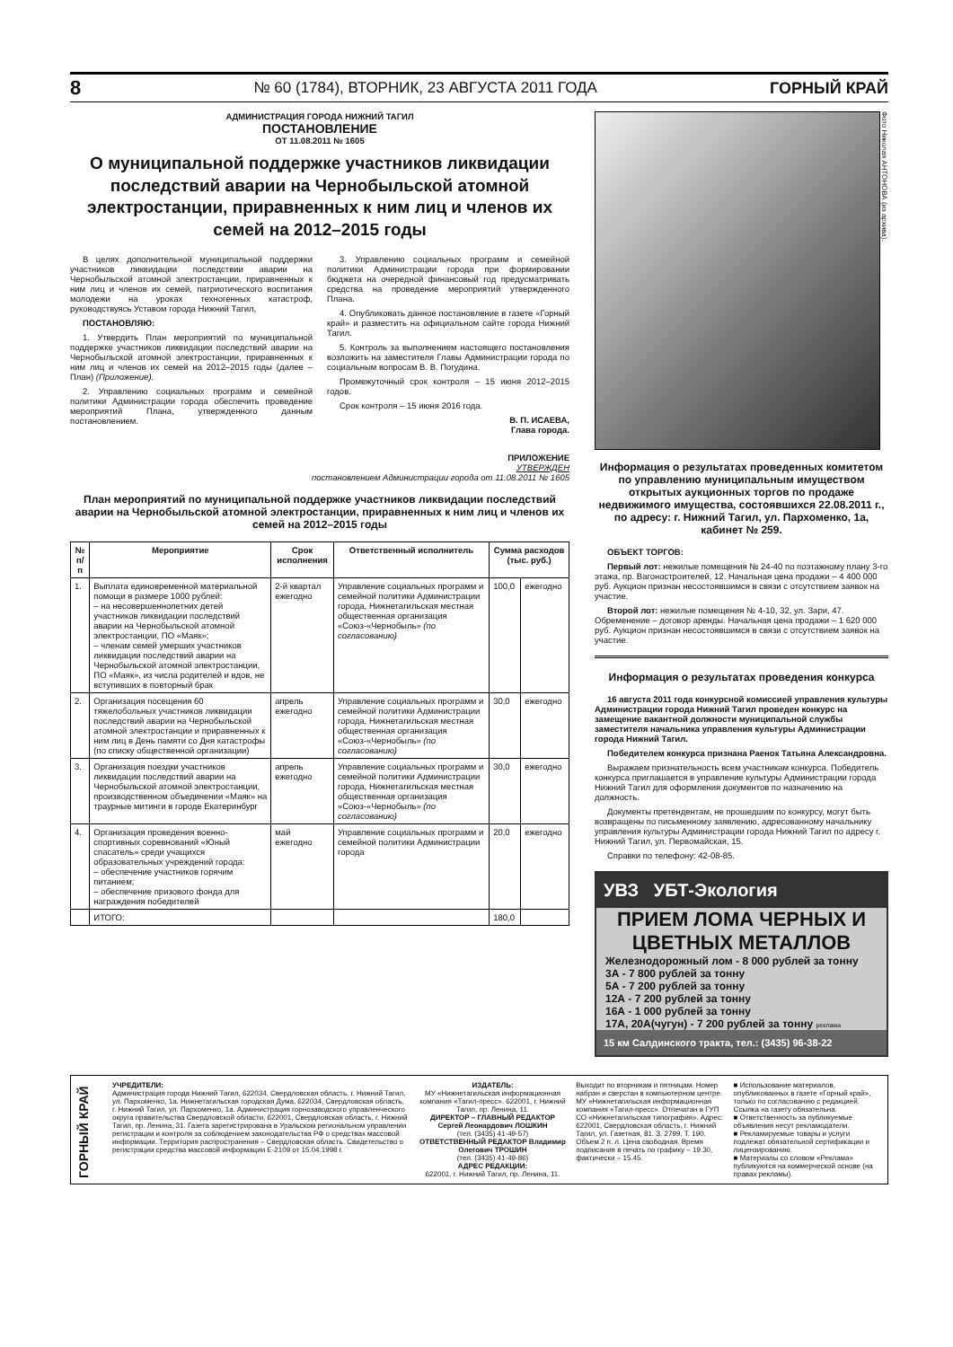8 № 60 (1784), ВТОРНИК, 23 АВГУСТА 2011 ГОДА ГОРНЫЙ КРАЙ
АДМИНИСТРАЦИЯ ГОРОДА НИЖНИЙ ТАГИЛ
ПОСТАНОВЛЕНИЕ
ОТ 11.08.2011 № 1605
О муниципальной поддержке участников ликвидации последствий аварии на Чернобыльской атомной электростанции, приравненных к ним лиц и членов их семей на 2012–2015 годы
В целях дополнительной муниципальной поддержки участников ликвидации последствии аварии на Чернобыльской атомной электростанции, приравненных к ним лиц и членов их семей, патриотического воспитания молодежи на уроках техногенных катастроф, руководствуясь Уставом города Нижний Тагил,
ПОСТАНОВЛЯЮ:
1. Утвердить План мероприятий по муниципальной поддержке участников ликвидации последствий аварии на Чернобыльской атомной электростанции, приравненных к ним лиц и членов их семей на 2012–2015 годы (далее – План) (Приложение).
2. Управлению социальных программ и семейной политики Администрации города обеспечить проведение мероприятий Плана, утвержденного данным постановлением.
3. Управлению социальных программ и семейной политики Администрации города при формировании бюджета на очередной финансовый год предусматривать средства на проведение мероприятий утвержденного Плана.
4. Опубликовать данное постановление в газете «Горный край» и разместить на официальном сайте города Нижний Тагил.
5. Контроль за выполнением настоящего постановления возложить на заместителя Главы Администрации города по социальным вопросам В. В. Погудина.
Промежуточный срок контроля – 15 июня 2012–2015 годов.
Срок контроля – 15 июня 2016 года.
В. П. ИСАЕВА,
Глава города.
ПРИЛОЖЕНИЕ
УТВЕРЖДЕН
постановлением Администрации города от 11.08.2011 № 1605
План мероприятий по муниципальной поддержке участников ликвидации последствий аварии на Чернобыльской атомной электростанции, приравненных к ним лиц и членов их семей на 2012–2015 годы
| № п/п | Мероприятие | Срок исполнения | Ответственный исполнитель | Сумма расходов (тыс. руб.) | |
| --- | --- | --- | --- | --- | --- |
| 1. | Выплата единовременной материальной помощи в размере 1000 рублей: – на несовершеннолетних детей участников ликвидации последствий аварии на Чернобыльской атомной электростанции, ПО «Маяк»; – членам семей умерших участников ликвидации последствий аварии на Чернобыльской атомной электростанции, ПО «Маяк», из числа родителей и вдов, не вступивших в повторный брак | 2-й квартал ежегодно | Управление социальных программ и семейной политики Администрации города, Нижнетагильская местная общественная организация «Союз-«Чернобыль» (по согласованию) | 100,0 | ежегодно |
| 2. | Организация посещения 60 тяжелобольных участников ликвидации последствий аварии на Чернобыльской атомной электростанции и приравненных к ним лиц в День памяти со Дня катастрофы (по списку общественной организации) | апрель ежегодно | Управление социальных программ и семейной политики Администрации города, Нижнетагильская местная общественная организация «Союз-«Чернобыль» (по согласованию) | 30,0 | ежегодно |
| 3. | Организация поездки участников ликвидации последствий аварии на Чернобыльской атомной электростанции, производственном объединении «Маяк» на траурные митинги в городе Екатеринбург | апрель ежегодно | Управление социальных программ и семейной политики Администрации города, Нижнетагильская местная общественная организация «Союз-«Чернобыль» (по согласованию) | 30,0 | ежегодно |
| 4. | Организация проведения военно-спортивных соревнований «Юный спасатель» среди учащихся образовательных учреждений города: – обеспечение участников горячим питанием; – обеспечение призового фонда для награждения победителей | май ежегодно | Управление социальных программ и семейной политики Администрации города | 20,0 | ежегодно |
| | ИТОГО: | | | 180,0 | |
Фото Николая АНТОНОВА (из архива).
Информация о результатах проведенных комитетом по управлению муниципальным имуществом открытых аукционных торгов по продаже недвижимого имущества, состоявшихся 22.08.2011 г., по адресу: г. Нижний Тагил, ул. Пархоменко, 1а, кабинет № 259.
ОБЪЕКТ ТОРГОВ:
Первый лот: нежилые помещения № 24-40 по поэтажному плану 3-го этажа, пр. Вагоностроителей, 12. Начальная цена продажи – 4 400 000 руб. Аукцион признан несостоявшимся в связи с отсутствием заявок на участие.
Второй лот: нежилые помещения № 4-10, 32, ул. Зари, 47. Обременение – договор аренды. Начальная цена продажи – 1 620 000 руб. Аукцион признан несостоявшимся в связи с отсутствием заявок на участие.
Информация о результатах проведения конкурса
16 августа 2011 года конкурсной комиссией управления культуры Администрации города Нижний Тагил проведен конкурс на замещение вакантной должности муниципальной службы заместителя начальника управления культуры Администрации города Нижний Тагил.
Победителем конкурса признана Раенок Татьяна Александровна.
Выражаем признательность всем участникам конкурса. Победитель конкурса приглашается в управление культуры Администрации города Нижний Тагил для оформления документов по назначению на должность.
Документы претендентам, не прошедшим по конкурсу, могут быть возвращены по письменному заявлению, адресованному начальнику управления культуры Администрации города Нижний Тагил по адресу г. Нижний Тагил, ул. Первомайская, 15.
Справки по телефону: 42-08-85.
УВЗ УБТ-Экология
ПРИЕМ ЛОМА ЧЕРНЫХ И ЦВЕТНЫХ МЕТАЛЛОВ
Железнодорожный лом - 8 000 рублей за тонну
3А - 7 800 рублей за тонну
5А - 7 200 рублей за тонну
12А - 7 200 рублей за тонну
16А - 1 000 рублей за тонну
17А, 20А(чугун) - 7 200 рублей за тонну реклама
15 км Салдинского тракта, тел.: (3435) 96-38-22
ГОРНЫЙ КРАЙ
УЧРЕДИТЕЛИ:
Администрация города Нижний Тагил, 622034, Свердловская область, г. Нижний Тагил, ул. Пархоменко, 1а. Нижнетагильская городская Дума, 622034, Свердловская область, г. Нижний Тагил, ул. Пархоменко, 1а. Администрация горнозаводского управленческого округа правительства Свердловской области, 622001, Свердловская область, г. Нижний Тагил, пр. Ленина, 31. Газета зарегистрирована в Уральском региональном управлении регистрации и контроля за соблюдением законодательства РФ о средствах массовой информации. Территория распространения – Свердловская область. Свидетельство о регистрации средства массовой информации Е-2109 от 15.04.1998 г.
ИЗДАТЕЛЬ:
МУ «Нижнетагильская информационная компания «Тагил-пресс». 622001, г. Нижний Тагил, пр. Ленина, 11.
ДИРЕКТОР – ГЛАВНЫЙ РЕДАКТОР Сергей Леонардович ЛОШКИН
(тел. (3435) 41-49-57)
ОТВЕТСТВЕННЫЙ РЕДАКТОР Владимир Олегович ТРОШИН
(тел. (3435) 41-49-86)
АДРЕС РЕДАКЦИИ:
622001, г. Нижний Тагил, пр. Ленина, 11.
Выходит по вторникам и пятницам. Номер набран и сверстан в компьютерном центре МУ «Нижнетагильская информационная компания «Тагил-пресс». Отпечатан в ГУП СО «Нижнетагильская типография». Адрес: 622001, Свердловская область, г. Нижний Тагил, ул. Газетная, 81. З. 2799. Т. 190. Объем 2 п. л. Цена свободная. Время подписания в печать по графику – 19.30, фактически – 15.45.
■ Использование материалов, опубликованных в газете «Горный край», только по согласованию с редакцией. Ссылка на газету обязательна.
■ Ответственность за публикуемые объявления несут рекламодатели.
■ Рекламируемые товары и услуги подлежат обязательной сертификации и лицензированию.
■ Материалы со словом «Реклама» публикуются на коммерческой основе (на правах рекламы).